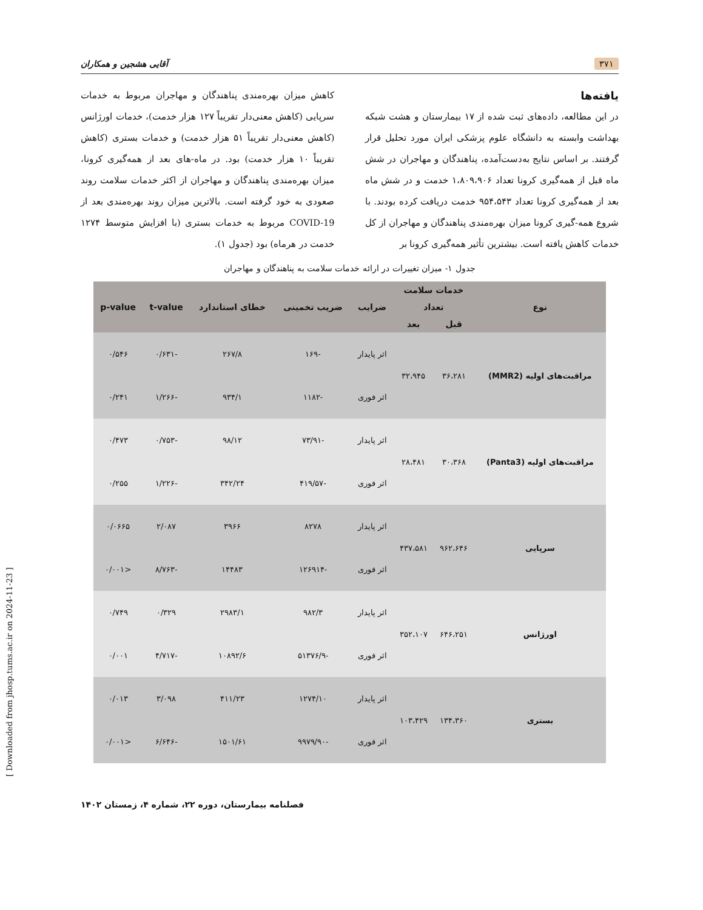۳۷۱ آقایی هشجین و همکاران
یافته‌ها
در این مطالعه، داده‌های ثبت شده از ۱۷ بیمارستان و هشت شبکه بهداشت وابسته به دانشگاه علوم پزشکی ایران مورد تحلیل قرار گرفتند. بر اساس نتایج به‌دست‌آمده، پناهندگان و مهاجران در شش ماه قبل از همه‌گیری کرونا تعداد ۱،۸۰۹،۹۰۶ خدمت و در شش ماه بعد از همه‌گیری کرونا تعداد ۹۵۴،۵۴۳ خدمت دریافت کرده بودند. با شروع همه-گیری کرونا میزان بهره‌مندی پناهندگان و مهاجران از کل خدمات کاهش یافته است. بیشترین تأثیر همه‌گیری کرونا بر
کاهش میزان بهره‌مندی پناهندگان و مهاجران مربوط به خدمات سرپایی (کاهش معنی‌دار تقریباً ۱۲۷ هزار خدمت)، خدمات اورژانس (کاهش معنی‌دار تقریباً ۵۱ هزار خدمت) و خدمات بستری (کاهش تقریباً ۱۰ هزار خدمت) بود. در ماه-های بعد از همه‌گیری کرونا، میزان بهره‌مندی پناهندگان و مهاجران از اکثر خدمات سلامت روند صعودی به خود گرفته است. بالاترین میزان روند بهره‌مندی بعد از COVID-19 مربوط به خدمات بستری (با افزایش متوسط ۱۲۷۴ خدمت در هرماه) بود (جدول ۱).
جدول ۱- میزان تغییرات در ارائه خدمات سلامت به پناهندگان و مهاجران
| نوع | خدمات سلامت | | ضرایب | ضریب تخمینی | خطای استاندارد | t-value | p-value |
| --- | --- | --- | --- | --- | --- | --- | --- |
| | تعداد | | | | | | |
| | قبل | بعد | | | | | |
| مراقبت‌های اولیه (MMR2) | ۳۶،۲۸۱ | ۳۲،۹۴۵ | اثر پایدار | -۱۶۹ | ۲۶۷/۸ | -۰/۶۳۱ | ۰/۵۴۶ |
| | | | اثر فوری | -۱۱۸۲ | ۹۳۴/۱ | -۱/۲۶۶ | ۰/۲۴۱ |
| مراقبت‌های اولیه (Panta3) | ۳۰،۳۶۸ | ۲۸،۴۸۱ | اثر پایدار | -۷۳/۹۱ | ۹۸/۱۲ | -۰/۷۵۳ | ۰/۴۷۳ |
| | | | اثر فوری | -۴۱۹/۵۷ | ۳۴۲/۲۴ | -۱/۲۲۶ | ۰/۲۵۵ |
| سرپایی | ۹۶۲،۶۴۶ | ۴۳۷،۵۸۱ | اثر پایدار | ۸۲۷۸ | ۳۹۶۶ | ۲/۰۸۷ | ۰/۰۶۶۵ |
| | | | اثر فوری | -۱۲۶۹۱۴ | ۱۴۴۸۳ | -۸/۷۶۳ | <۰/۰۰۱ |
| اورژانس | ۶۴۶،۲۵۱ | ۳۵۲،۱۰۷ | اثر پایدار | ۹۸۲/۳ | ۲۹۸۳/۱ | ۰/۳۲۹ | ۰/۷۴۹ |
| | | | اثر فوری | -۵۱۳۷۶/۹ | ۱۰۸۹۲/۶ | -۴/۷۱۷ | ۰/۰۰۱ |
| بستری | ۱۳۴،۳۶۰ | ۱۰۳،۴۲۹ | اثر پایدار | ۱۲۷۴/۱۰ | ۴۱۱/۲۳ | ۳/۰۹۸ | ۰/۰۱۳ |
| | | | اثر فوری | -۹۹۷۹/۹۰ | ۱۵۰۱/۶۱ | -۶/۶۴۶ | <۰/۰۰۱ |
فصلنامه بیمارستان، دوره ۲۲، شماره ۴، زمستان ۱۴۰۲
[ Downloaded from jhosp.tums.ac.ir on 2024-11-23 ]